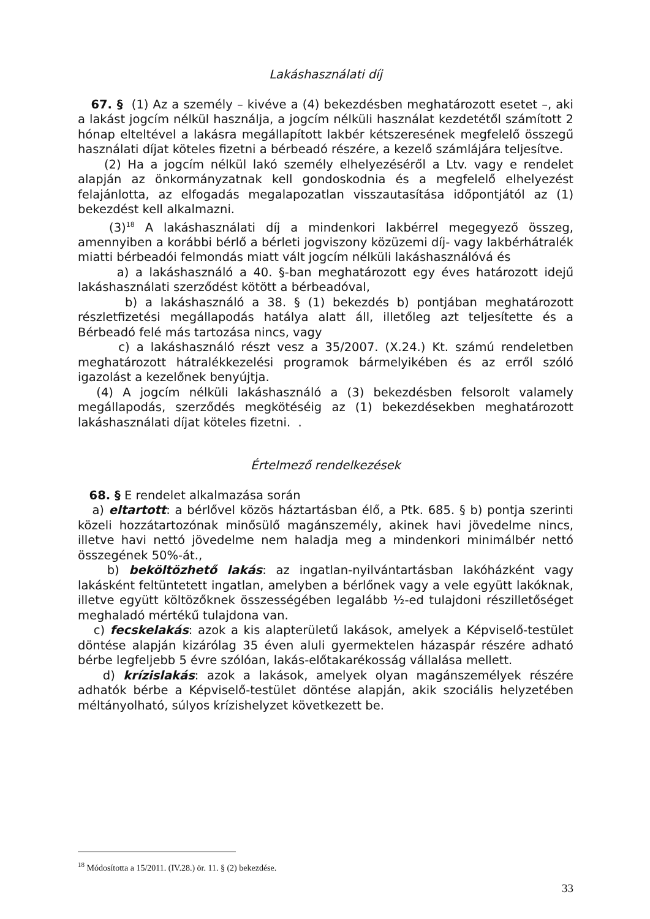Lakáshasználati díj
67. § (1) Az a személy – kivéve a (4) bekezdésben meghatározott esetet –, aki a lakást jogcím nélkül használja, a jogcím nélküli használat kezdetétől számított 2 hónap elteltével a lakásra megállapított lakbér kétszeresének megfelelő összegű használati díjat köteles fizetni a bérbeadó részére, a kezelő számlájára teljesítve.
(2) Ha a jogcím nélkül lakó személy elhelyezéséről a Ltv. vagy e rendelet alapján az önkormányzatnak kell gondoskodnia és a megfelelő elhelyezést felajánlotta, az elfogadás megalapozatlan visszautasítása időpontjától az (1) bekezdést kell alkalmazni.
(3)<sup>18</sup> A lakáshasználati díj a mindenkori lakbérrel megegyező összeg, amennyiben a korábbi bérlő a bérleti jogviszony közüzemi díj- vagy lakbérhátralék miatti bérbeadói felmondás miatt vált jogcím nélküli lakáshasználóvá és
a) a lakáshasználó a 40. §-ban meghatározott egy éves határozott idejű lakáshasználati szerződést kötött a bérbeadóval,
b) a lakáshasználó a 38. § (1) bekezdés b) pontjában meghatározott részletfizetési megállapodás hatálya alatt áll, illetőleg azt teljesítette és a Bérbeadó felé más tartozása nincs, vagy
c) a lakáshasználó részt vesz a 35/2007. (X.24.) Kt. számú rendeletben meghatározott hátralékkezelési programok bármelyikében és az erről szóló igazolást a kezelőnek benyújtja.
(4) A jogcím nélküli lakáshasználó a (3) bekezdésben felsorolt valamely megállapodás, szerződés megkötéséig az (1) bekezdésekben meghatározott lakáshasználati díjat köteles fizetni. .
Értelmező rendelkezések
68. § E rendelet alkalmazása során
a) eltartott: a bérlővel közös háztartásban élő, a Ptk. 685. § b) pontja szerinti közeli hozzátartozónak minősülő magánszemély, akinek havi jövedelme nincs, illetve havi nettó jövedelme nem haladja meg a mindenkori minimálbér nettó összegének 50%-át.,
b) beköltözhető lakás: az ingatlan-nyilvántartásban lakóházként vagy lakásként feltüntetett ingatlan, amelyben a bérlőnek vagy a vele együtt lakóknak, illetve együtt költözőknek összességében legalább ½-ed tulajdoni részilletőséget meghaladó mértékű tulajdona van.
c) fecskelakás: azok a kis alapterületű lakások, amelyek a Képviselő-testület döntése alapján kizárólag 35 éven aluli gyermektelen házaspár részére adható bérbe legfeljebb 5 évre szólóan, lakás-előtakarékosság vállalása mellett.
d) krízislakás: azok a lakások, amelyek olyan magánszemélyek részére adhatók bérbe a Képviselő-testület döntése alapján, akik szociális helyzetében méltányolható, súlyos krízishelyzet következett be.
<sup>18</sup> Módosította a 15/2011. (IV.28.) ör. 11. § (2) bekezdése.
33